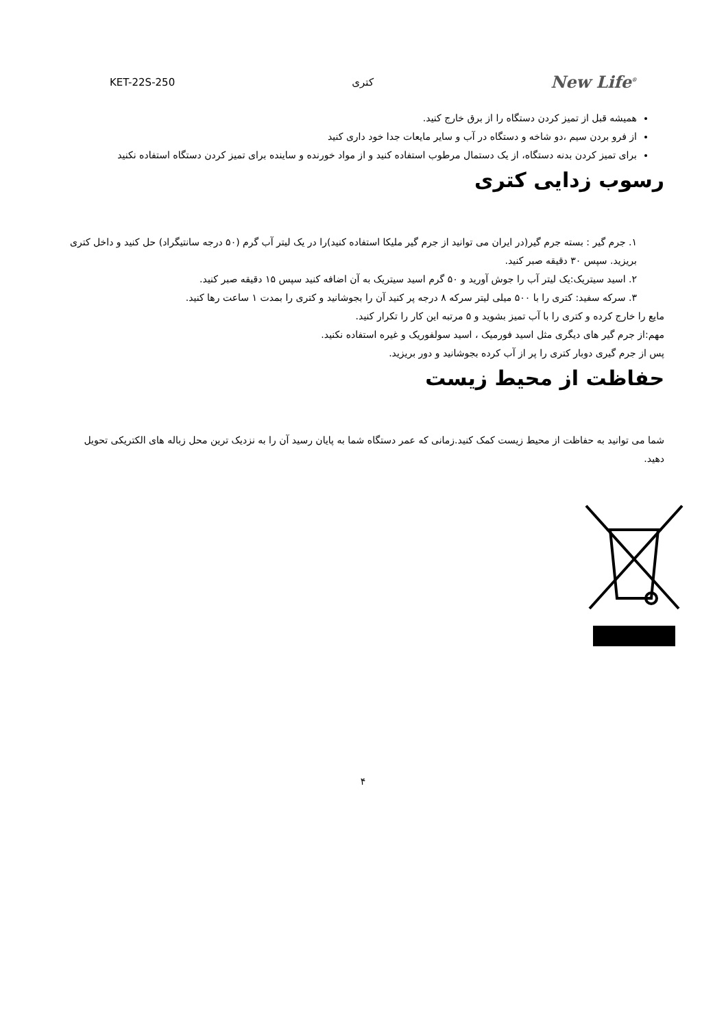New Life<sup>®</sup> کتری KET-22S-250
همیشه قبل از تمیز کردن دستگاه را از برق خارج کنید.
از فرو بردن سیم ،دو شاخه و دستگاه در آب و سایر مایعات جدا خود داری کنید
برای تمیز کردن بدنه دستگاه، از یک دستمال مرطوب استفاده کنید و از مواد خورنده و ساینده برای تمیز کردن دستگاه استفاده نکنید
رسوب زدایی کتری
۱. جرم گیر : بسته جرم گیر(در ایران می توانید از جرم گیر ملیکا استفاده کنید)را در یک لیتر آب گرم (۵۰ درجه سانتیگراد) حل کنید و داخل کتری بریزید. سپس ۳۰ دقیقه صبر کنید.
۲. اسید سیتریک:یک لیتر آب را جوش آورید و ۵۰ گرم اسید سیتریک به آن اضافه کنید سپس ۱۵ دقیقه صبر کنید.
۳. سرکه سفید: کتری را با ۵۰۰ میلی لیتر سرکه ۸ درجه پر کنید آن را بجوشانید و کتری را بمدت ۱ ساعت رها کنید.
مایع را خارج کرده و کتری را با آب تمیز بشوید و ۵ مرتبه این کار را تکرار کنید.
مهم:از جرم گیر های دیگری مثل اسید فورمیک ، اسید سولفوریک و غیره استفاده نکنید.
پس از جرم گیری دوبار کتری را پر از آب کرده بجوشانید و دور بریزید.
حفاظت از محیط زیست
شما می توانید به حفاظت از محیط زیست کمک کنید.زمانی که عمر دستگاه شما به پایان رسید آن را به نزدیک ترین محل زباله های الکتریکی تحویل دهید.
۴